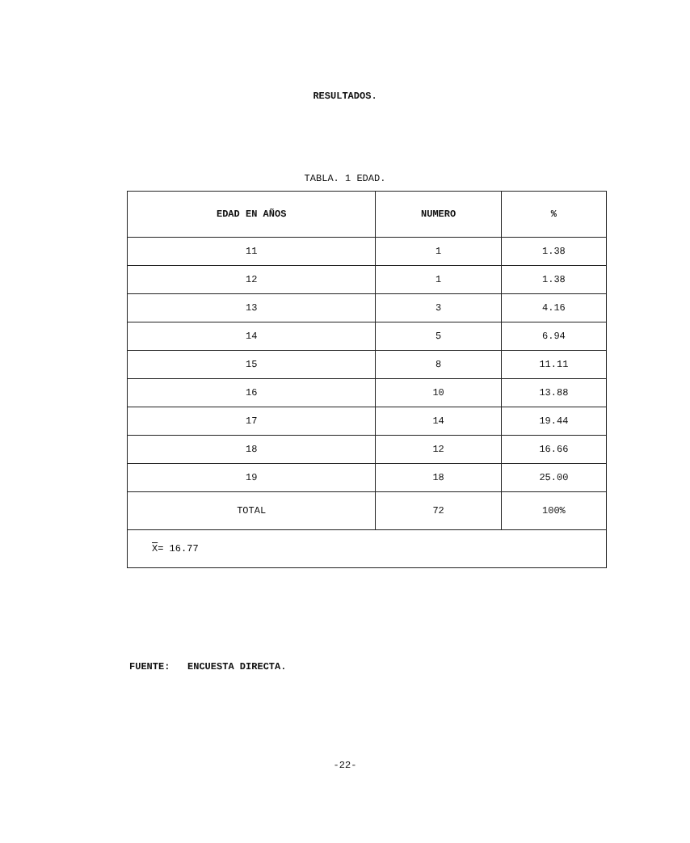RESULTADOS.
TABLA. 1 EDAD.
| EDAD EN AÑOS | NUMERO | % |
| --- | --- | --- |
| 11 | 1 | 1.38 |
| 12 | 1 | 1.38 |
| 13 | 3 | 4.16 |
| 14 | 5 | 6.94 |
| 15 | 8 | 11.11 |
| 16 | 10 | 13.88 |
| 17 | 14 | 19.44 |
| 18 | 12 | 16.66 |
| 19 | 18 | 25.00 |
| TOTAL | 72 | 100% |
| X = 16.77 | | |
FUENTE: ENCUESTA DIRECTA.
-22-